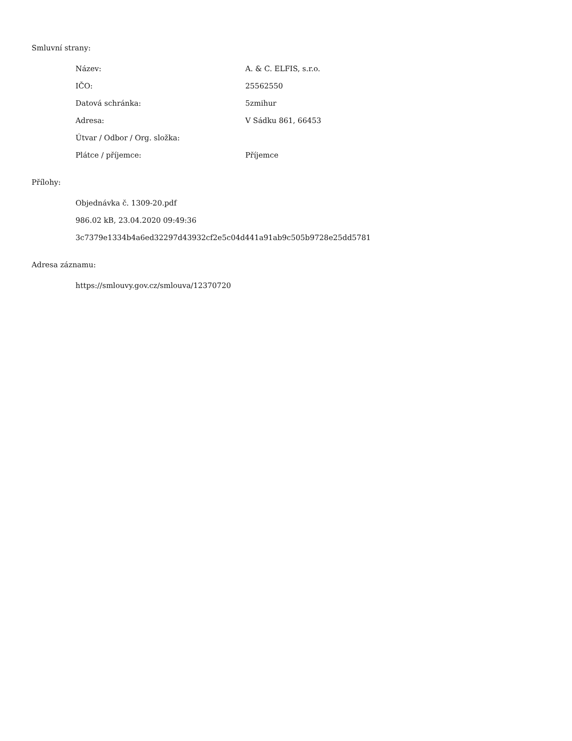Smluvní strany:
| Název: | A. & C. ELFIS, s.r.o. |
| IČO: | 25562550 |
| Datová schránka: | 5zmihur |
| Adresa: | V Sádku 861, 66453 |
| Útvar / Odbor / Org. složka: | |
| Plátce / příjemce: | Příjemce |
Přílohy:
Objednávka č. 1309-20.pdf
986.02 kB, 23.04.2020 09:49:36
3c7379e1334b4a6ed32297d43932cf2e5c04d441a91ab9c505b9728e25dd5781
Adresa záznamu:
https://smlouvy.gov.cz/smlouva/12370720